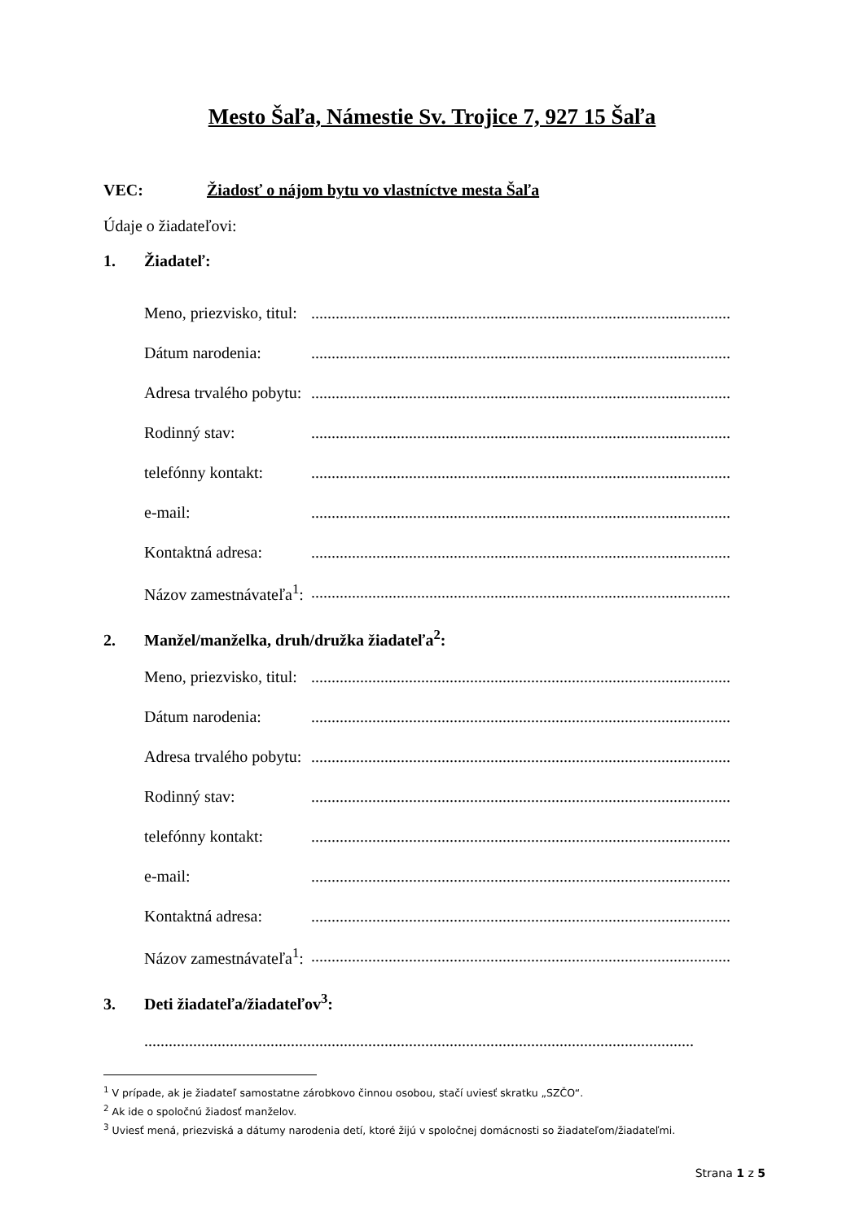Mesto Šaľa, Námestie Sv. Trojice 7, 927 15 Šaľa
VEC: Žiadosť o nájom bytu vo vlastníctve mesta Šaľa
Údaje o žiadateľovi:
1. Žiadateľ:
Meno, priezvisko, titul:.......................................................................................................
Dátum narodenia:.......................................................................................................
Adresa trvalého pobytu:.......................................................................................................
Rodinný stav:.......................................................................................................
telefónny kontakt:.......................................................................................................
e-mail:.......................................................................................................
Kontaktná adresa:.......................................................................................................
Názov zamestnávateľa<sup>1</sup>:.......................................................................................................
2. Manžel/manželka, druh/družka žiadateľa<sup>2</sup>:
Meno, priezvisko, titul:.......................................................................................................
Dátum narodenia:.......................................................................................................
Adresa trvalého pobytu:.......................................................................................................
Rodinný stav:.......................................................................................................
telefónny kontakt:.......................................................................................................
e-mail:.......................................................................................................
Kontaktná adresa:.......................................................................................................
Názov zamestnávateľa<sup>1</sup>:.......................................................................................................
3. Deti žiadateľa/žiadateľov<sup>3</sup>:
.......................................................................................................................................
<sup>1</sup> V prípade, ak je žiadateľ samostatne zárobkovo činnou osobou, stačí uviesť skratku „SZČO“.
<sup>2</sup> Ak ide o spoločnú žiadosť manželov.
<sup>3</sup> Uviesť mená, priezviská a dátumy narodenia detí, ktoré žijú v spoločnej domácnosti so žiadateľom/žiadateľmi.
Strana 1 z 5